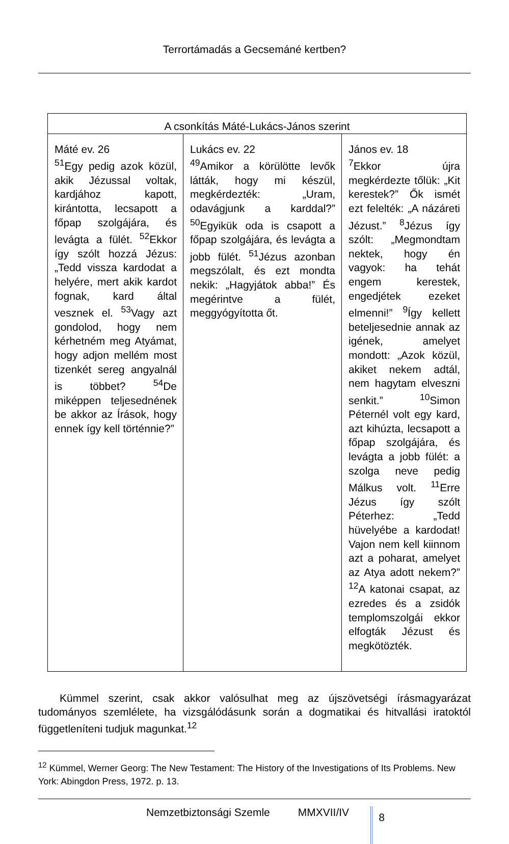Terrortámadás a Gecsemáné kertben?
| A csonkítás Máté-Lukács-János szerint | | |
| --- | --- | --- |
| Máté ev. 26 <sup>51</sup> Egy pedig azok közül, akik Jézussal voltak, kardjához kapott, kirántotta, lecsapott a főpap szolgájára, és levágta a fülét. <sup>52</sup>Ekkor így szólt hozzá Jézus: „Tedd vissza kardodat a helyére, mert akik kardot fognak, kard által vesznek el. <sup>53</sup>Vagy azt gondolod, hogy nem kérhetném meg Atyámat, hogy adjon mellém most tizenkét sereg angyalnál is többet? <sup>54</sup>De miképpen teljesednének be akkor az Írások, hogy ennek így kell történnie?” | Lukács ev. 22 <sup>49</sup> Amikor a körülötte levők látták, hogy mi készül, megkérdezték: „Uram, odavágjunk a karddal?” <sup>50</sup>Egyikük oda is csapott a főpap szolgájára, és levágta a jobb fülét. <sup>51</sup>Jézus azonban megszólalt, és ezt mondta nekik: „Hagyjátok abba!” És megérintve a fülét, meggyógyította őt. | János ev. 18 <sup>7</sup> Ekkor újra megkérdezte tőlük: „Kit kerestek?” Ők ismét ezt felelték: „A názáreti Jézust.” <sup>8</sup>Jézus így szólt: „Megmondtam nektek, hogy én vagyok: ha tehát engem kerestek, engedjétek ezeket elmenni!” <sup>9</sup>Így kellett beteljesednie annak az igének, amelyet mondott: „Azok közül, akiket nekem adtál, nem hagytam elveszni senkit.” <sup>10</sup>Simon Péternél volt egy kard, azt kihúzta, lecsapott a főpap szolgájára, és levágta a jobb fülét: a szolga neve pedig Málkus volt. <sup>11</sup>Erre Jézus így szólt Péterhez: „Tedd hüvelyébe a kardodat! Vajon nem kell kiinnom azt a poharat, amelyet az Atya adott nekem?” <sup>12</sup>A katonai csapat, az ezredes és a zsidók templomszolgái ekkor elfogták Jézust és megkötözték. |
Kümmel szerint, csak akkor valósulhat meg az újszövetségi írásmagyarázat tudományos szemlélete, ha vizsgálódásunk során a dogmatikai és hitvallási iratoktól függetleníteni tudjuk magunkat.<sup>12</sup>
<sup>12</sup> Kümmel, Werner Georg: The New Testament: The History of the Investigations of Its Problems. New York: Abingdon Press, 1972. p. 13.
Nemzetbiztonsági Szemle MMXVII/IV 8